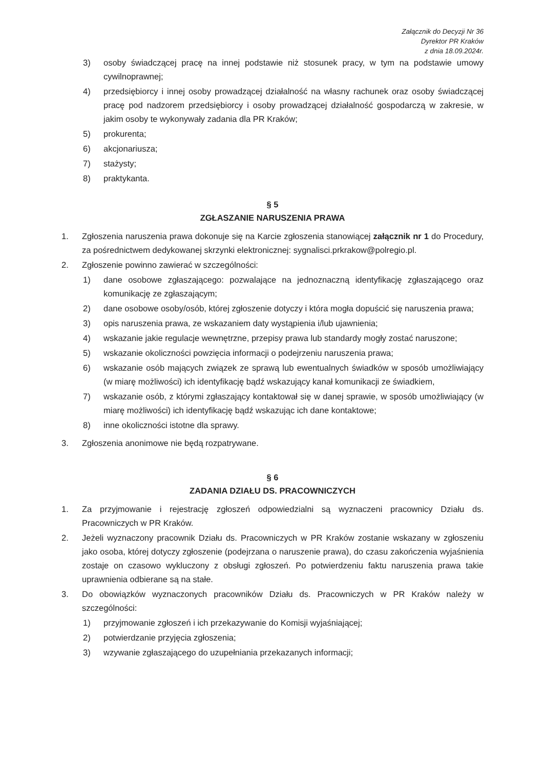Załącznik do Decyzji Nr 36
Dyrektor PR Kraków
z dnia 18.09.2024r.
3) osoby świadczącej pracę na innej podstawie niż stosunek pracy, w tym na podstawie umowy cywilnoprawnej;
4) przedsiębiorcy i innej osoby prowadzącej działalność na własny rachunek oraz osoby świadczącej pracę pod nadzorem przedsiębiorcy i osoby prowadzącej działalność gospodarczą w zakresie, w jakim osoby te wykonywały zadania dla PR Kraków;
5) prokurenta;
6) akcjonariusza;
7) stażysty;
8) praktykanta.
§ 5
ZGŁASZANIE NARUSZENIA PRAWA
1. Zgłoszenia naruszenia prawa dokonuje się na Karcie zgłoszenia stanowiącej załącznik nr 1 do Procedury, za pośrednictwem dedykowanej skrzynki elektronicznej: sygnalisci.prkrakow@polregio.pl.
2. Zgłoszenie powinno zawierać w szczególności:
1) dane osobowe zgłaszającego: pozwalające na jednoznaczną identyfikację zgłaszającego oraz komunikację ze zgłaszającym;
2) dane osobowe osoby/osób, której zgłoszenie dotyczy i która mogła dopuścić się naruszenia prawa;
3) opis naruszenia prawa, ze wskazaniem daty wystąpienia i/lub ujawnienia;
4) wskazanie jakie regulacje wewnętrzne, przepisy prawa lub standardy mogły zostać naruszone;
5) wskazanie okoliczności powzięcia informacji o podejrzeniu naruszenia prawa;
6) wskazanie osób mających związek ze sprawą lub ewentualnych świadków w sposób umożliwiający (w miarę możliwości) ich identyfikację bądź wskazujący kanał komunikacji ze świadkiem,
7) wskazanie osób, z którymi zgłaszający kontaktował się w danej sprawie, w sposób umożliwiający (w miarę możliwości) ich identyfikację bądź wskazując ich dane kontaktowe;
8) inne okoliczności istotne dla sprawy.
3. Zgłoszenia anonimowe nie będą rozpatrywane.
§ 6
ZADANIA DZIAŁU DS. PRACOWNICZYCH
1. Za przyjmowanie i rejestrację zgłoszeń odpowiedzialni są wyznaczeni pracownicy Działu ds. Pracowniczych w PR Kraków.
2. Jeżeli wyznaczony pracownik Działu ds. Pracowniczych w PR Kraków zostanie wskazany w zgłoszeniu jako osoba, której dotyczy zgłoszenie (podejrzana o naruszenie prawa), do czasu zakończenia wyjaśnienia zostaje on czasowo wykluczony z obsługi zgłoszeń. Po potwierdzeniu faktu naruszenia prawa takie uprawnienia odbierane są na stałe.
3. Do obowiązków wyznaczonych pracowników Działu ds. Pracowniczych w PR Kraków należy w szczególności:
1) przyjmowanie zgłoszeń i ich przekazywanie do Komisji wyjaśniającej;
2) potwierdzanie przyjęcia zgłoszenia;
3) wzywanie zgłaszającego do uzupełniania przekazanych informacji;